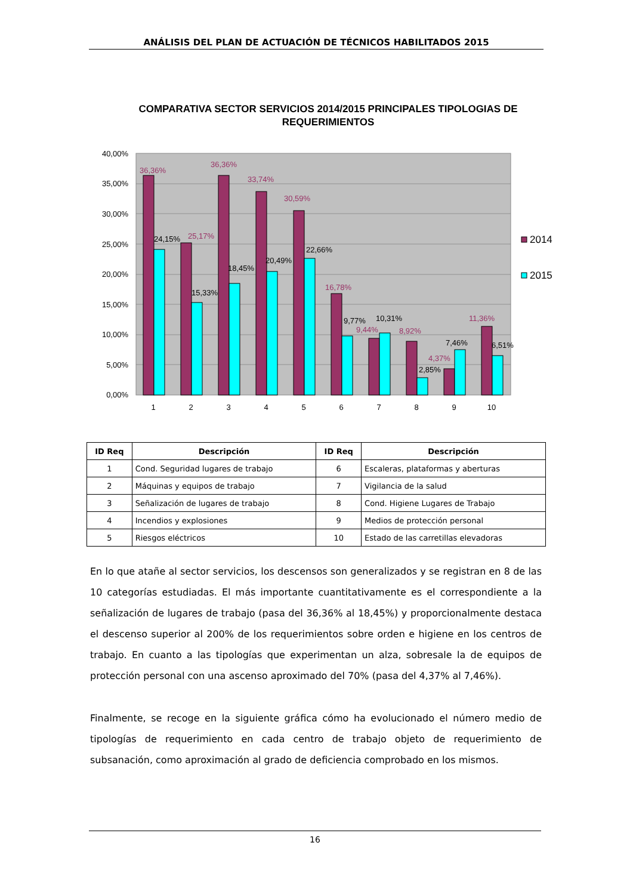ANÁLISIS DEL PLAN DE ACTUACIÓN DE TÉCNICOS HABILITADOS 2015
COMPARATIVA SECTOR SERVICIOS 2014/2015 PRINCIPALES TIPOLOGIAS DE REQUERIMIENTOS
40,00%
35,00%
30,00%
25,00%
20,00%
15,00%
10,00%
5,00%
0,00%
36,36%
25,17%
36,36%
33,74%
30,59%
16,78%
9,44%
8,92%
4,37%
11,36%
24,15%
15,33%
18,45%
20,49%
22,66%
9,77%
10,31%
2,85%
7,46%
6,51%
1
2
3
4
5
6
7
8
9
10
2014
2015
| ID Req | Descripción | ID Req | Descripción |
| --- | --- | --- | --- |
| 1 | Cond. Seguridad lugares de trabajo | 6 | Escaleras, plataformas y aberturas |
| 2 | Máquinas y equipos de trabajo | 7 | Vigilancia de la salud |
| 3 | Señalización de lugares de trabajo | 8 | Cond. Higiene Lugares de Trabajo |
| 4 | Incendios y explosiones | 9 | Medios de protección personal |
| 5 | Riesgos eléctricos | 10 | Estado de las carretillas elevadoras |
En lo que atañe al sector servicios, los descensos son generalizados y se registran en 8 de las 10 categorías estudiadas. El más importante cuantitativamente es el correspondiente a la señalización de lugares de trabajo (pasa del 36,36% al 18,45%) y proporcionalmente destaca el descenso superior al 200% de los requerimientos sobre orden e higiene en los centros de trabajo. En cuanto a las tipologías que experimentan un alza, sobresale la de equipos de protección personal con una ascenso aproximado del 70% (pasa del 4,37% al 7,46%).
Finalmente, se recoge en la siguiente gráfica cómo ha evolucionado el número medio de tipologías de requerimiento en cada centro de trabajo objeto de requerimiento de subsanación, como aproximación al grado de deficiencia comprobado en los mismos.
16